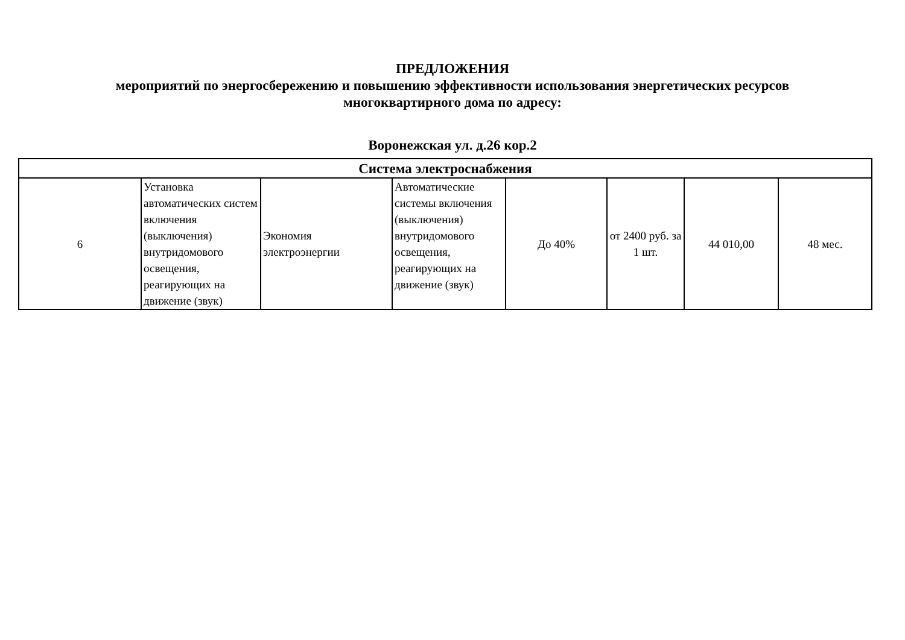ПРЕДЛОЖЕНИЯ
мероприятий по энергосбережению и повышению эффективности использования энергетических ресурсов
многоквартирного дома по адресу:
Воронежская ул. д.26 кор.2
| Система электроснабжения | | | | | | | |
| --- | --- | --- | --- | --- | --- | --- | --- |
| 6 | Установка автоматических систем включения (выключения) внутридомового освещения, реагирующих на движение (звук) | Экономия электроэнергии | Автоматические системы включения (выключения) внутридомового освещения, реагирующих на движение (звук) | До 40% | от 2400 руб. за 1 шт. | 44 010,00 | 48 мес. |